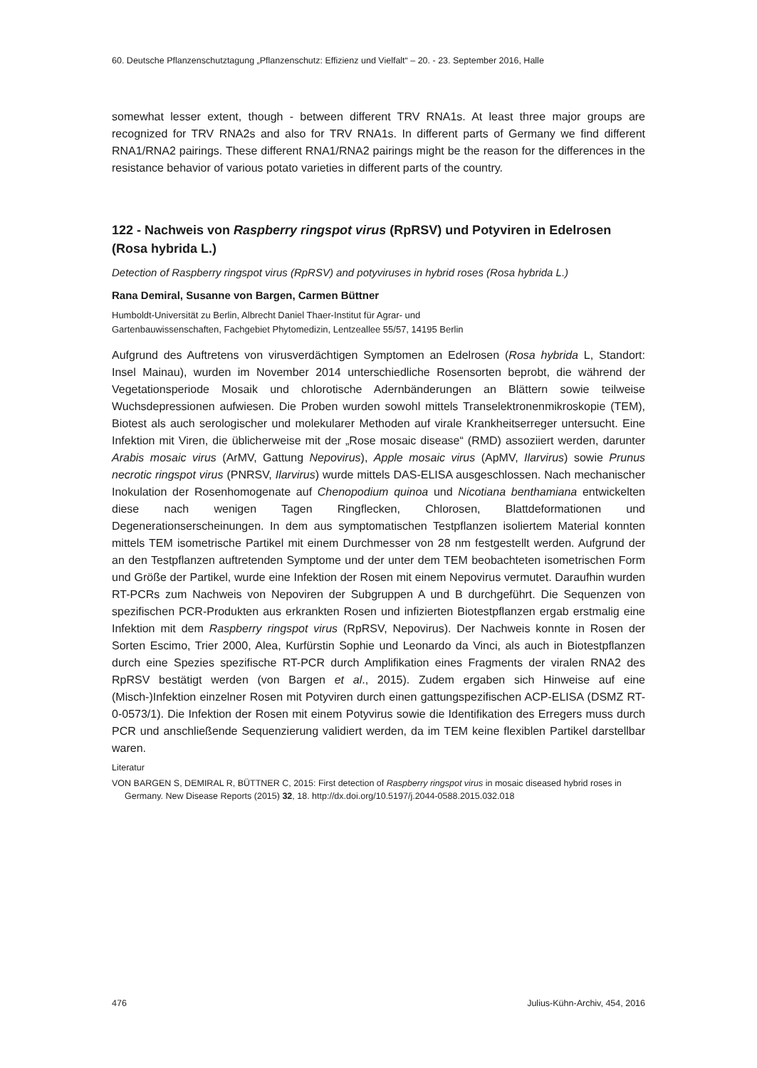60. Deutsche Pflanzenschutztagung „Pflanzenschutz: Effizienz und Vielfalt“ – 20. - 23. September 2016, Halle
somewhat lesser extent, though - between different TRV RNA1s. At least three major groups are recognized for TRV RNA2s and also for TRV RNA1s. In different parts of Germany we find different RNA1/RNA2 pairings. These different RNA1/RNA2 pairings might be the reason for the differences in the resistance behavior of various potato varieties in different parts of the country.
122 - Nachweis von Raspberry ringspot virus (RpRSV) und Potyviren in Edelrosen (Rosa hybrida L.)
Detection of Raspberry ringspot virus (RpRSV) and potyviruses in hybrid roses (Rosa hybrida L.)
Rana Demiral, Susanne von Bargen, Carmen Büttner
Humboldt-Universität zu Berlin, Albrecht Daniel Thaer-Institut für Agrar- und
Gartenbauwissenschaften, Fachgebiet Phytomedizin, Lentzeallee 55/57, 14195 Berlin
Aufgrund des Auftretens von virusverdächtigen Symptomen an Edelrosen (Rosa hybrida L, Standort: Insel Mainau), wurden im November 2014 unterschiedliche Rosensorten beprobt, die während der Vegetationsperiode Mosaik und chlorotische Adernbänderungen an Blättern sowie teilweise Wuchsdepressionen aufwiesen. Die Proben wurden sowohl mittels Transelektronenmikroskopie (TEM), Biotest als auch serologischer und molekularer Methoden auf virale Krankheitserreger untersucht. Eine Infektion mit Viren, die üblicherweise mit der „Rose mosaic disease“ (RMD) assoziiert werden, darunter Arabis mosaic virus (ArMV, Gattung Nepovirus), Apple mosaic virus (ApMV, Ilarvirus) sowie Prunus necrotic ringspot virus (PNRSV, Ilarvirus) wurde mittels DAS-ELISA ausgeschlossen. Nach mechanischer Inokulation der Rosenhomogenate auf Chenopodium quinoa und Nicotiana benthamiana entwickelten diese nach wenigen Tagen Ringflecken, Chlorosen, Blattdeformationen und Degenerationserscheinungen. In dem aus symptomatischen Testpflanzen isoliertem Material konnten mittels TEM isometrische Partikel mit einem Durchmesser von 28 nm festgestellt werden. Aufgrund der an den Testpflanzen auftretenden Symptome und der unter dem TEM beobachteten isometrischen Form und Größe der Partikel, wurde eine Infektion der Rosen mit einem Nepovirus vermutet. Daraufhin wurden RT-PCRs zum Nachweis von Nepoviren der Subgruppen A und B durchgeführt. Die Sequenzen von spezifischen PCR-Produkten aus erkrankten Rosen und infizierten Biotestpflanzen ergab erstmalig eine Infektion mit dem Raspberry ringspot virus (RpRSV, Nepovirus). Der Nachweis konnte in Rosen der Sorten Escimo, Trier 2000, Alea, Kurfürstin Sophie und Leonardo da Vinci, als auch in Biotestpflanzen durch eine Spezies spezifische RT-PCR durch Amplifikation eines Fragments der viralen RNA2 des RpRSV bestätigt werden (von Bargen et al., 2015). Zudem ergaben sich Hinweise auf eine (Misch-)Infektion einzelner Rosen mit Potyviren durch einen gattungspezifischen ACP-ELISA (DSMZ RT-0-0573/1). Die Infektion der Rosen mit einem Potyvirus sowie die Identifikation des Erregers muss durch PCR und anschließende Sequenzierung validiert werden, da im TEM keine flexiblen Partikel darstellbar waren.
Literatur
VON BARGEN S, DEMIRAL R, BÜTTNER C, 2015: First detection of Raspberry ringspot virus in mosaic diseased hybrid roses in Germany. New Disease Reports (2015) 32, 18. http://dx.doi.org/10.5197/j.2044-0588.2015.032.018
476 Julius-Kühn-Archiv, 454, 2016